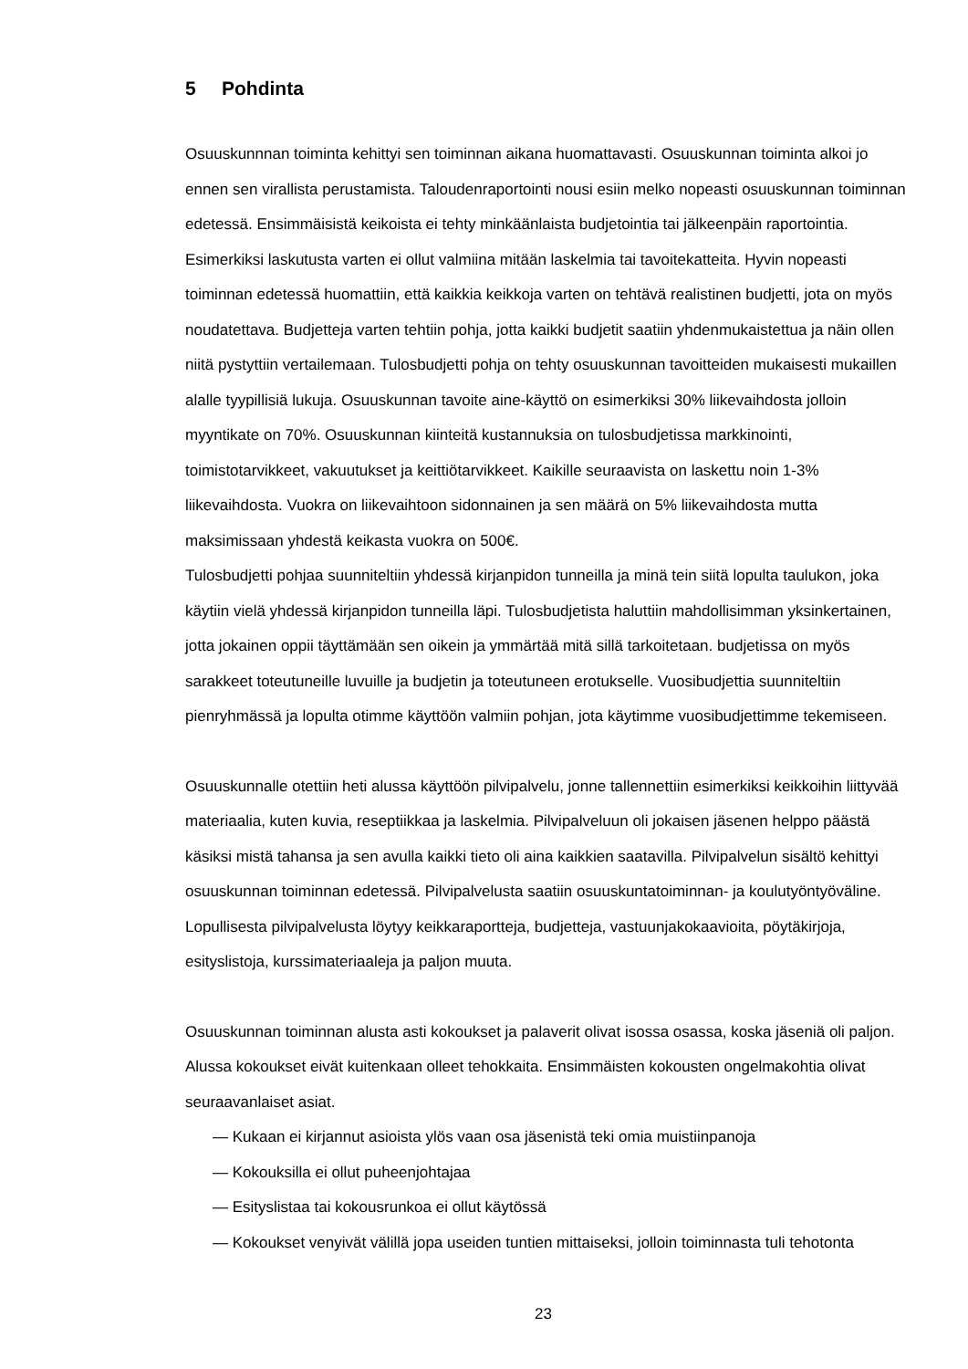5 Pohdinta
Osuuskunnnan toiminta kehittyi sen toiminnan aikana huomattavasti. Osuuskunnan toiminta alkoi jo ennen sen virallista perustamista. Taloudenraportointi nousi esiin melko nopeasti osuuskunnan toiminnan edetessä. Ensimmäisistä keikoista ei tehty minkäänlaista budjetointia tai jälkeenpäin raportointia. Esimerkiksi laskutusta varten ei ollut valmiina mitään laskelmia tai tavoitekatteita. Hyvin nopeasti toiminnan edetessä huomattiin, että kaikkia keikkoja varten on tehtävä realistinen budjetti, jota on myös noudatettava. Budjetteja varten tehtiin pohja, jotta kaikki budjetit saatiin yhdenmukaistettua ja näin ollen niitä pystyttiin vertailemaan. Tulosbudjetti pohja on tehty osuuskunnan tavoitteiden mukaisesti mukaillen alalle tyypillisiä lukuja. Osuuskunnan tavoite aine-käyttö on esimerkiksi 30% liikevaihdosta jolloin myyntikate on 70%. Osuuskunnan kiinteitä kustannuksia on tulosbudjetissa markkinointi, toimistotarvikkeet, vakuutukset ja keittiötarvikkeet. Kaikille seuraavista on laskettu noin 1-3% liikevaihdosta. Vuokra on liikevaihtoon sidonnainen ja sen määrä on 5% liikevaihdosta mutta maksimissaan yhdestä keikasta vuokra on 500€.
Tulosbudjetti pohjaa suunniteltiin yhdessä kirjanpidon tunneilla ja minä tein siitä lopulta taulukon, joka käytiin vielä yhdessä kirjanpidon tunneilla läpi. Tulosbudjetista haluttiin mahdollisimman yksinkertainen, jotta jokainen oppii täyttämään sen oikein ja ymmärtää mitä sillä tarkoitetaan. budjetissa on myös sarakkeet toteutuneille luvuille ja budjetin ja toteutuneen erotukselle. Vuosibudjettia suunniteltiin pienryhmässä ja lopulta otimme käyttöön valmiin pohjan, jota käytimme vuosibudjettimme tekemiseen.
Osuuskunnalle otettiin heti alussa käyttöön pilvipalvelu, jonne tallennettiin esimerkiksi keikkoihin liittyvää materiaalia, kuten kuvia, reseptiikkaa ja laskelmia. Pilvipalveluun oli jokaisen jäsenen helppo päästä käsiksi mistä tahansa ja sen avulla kaikki tieto oli aina kaikkien saatavilla. Pilvipalvelun sisältö kehittyi osuuskunnan toiminnan edetessä. Pilvipalvelusta saatiin osuuskuntatoiminnan- ja koulutyöntyöväline. Lopullisesta pilvipalvelusta löytyy keikkaraportteja, budjetteja, vastuunjakokaavioita, pöytäkirjoja, esityslistoja, kurssimateriaaleja ja paljon muuta.
Osuuskunnan toiminnan alusta asti kokoukset ja palaverit olivat isossa osassa, koska jäseniä oli paljon. Alussa kokoukset eivät kuitenkaan olleet tehokkaita. Ensimmäisten kokousten ongelmakohtia olivat seuraavanlaiset asiat.
— Kukaan ei kirjannut asioista ylös vaan osa jäsenistä teki omia muistiinpanoja
— Kokouksilla ei ollut puheenjohtajaa
— Esityslistaa tai kokousrunkoa ei ollut käytössä
— Kokoukset venyivät välillä jopa useiden tuntien mittaiseksi, jolloin toiminnasta tuli tehotonta
23